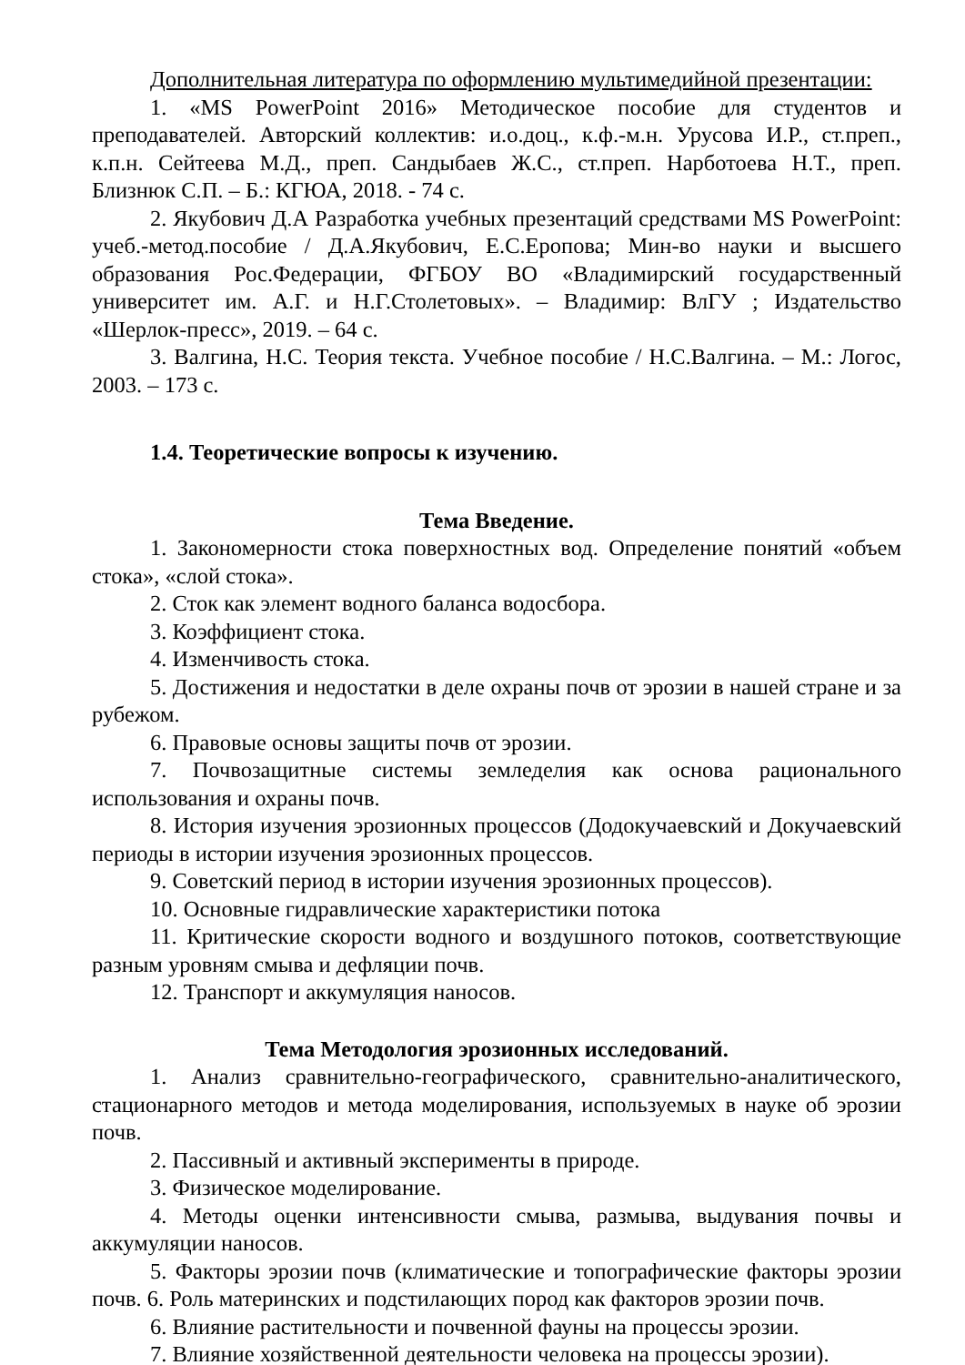Дополнительная литература по оформлению мультимедийной презентации:
1. «MS PowerPoint 2016» Методическое пособие для студентов и преподавателей. Авторский коллектив: и.о.доц., к.ф.-м.н. Урусова И.Р., ст.преп., к.п.н. Сейтеева М.Д., преп. Сандыбаев Ж.С., ст.преп. Нарботоева Н.Т., преп. Близнюк С.П. – Б.: КГЮА, 2018. - 74 с.
2. Якубович Д.А Разработка учебных презентаций средствами MS PowerPoint: учеб.-метод.пособие / Д.А.Якубович, Е.С.Еропова; Мин-во науки и высшего образования Рос.Федерации, ФГБОУ ВО «Владимирский государственный университет им. А.Г. и Н.Г.Столетовых». – Владимир: ВлГУ ; Издательство «Шерлок-пресс», 2019. – 64 с.
3. Валгина, Н.С. Теория текста. Учебное пособие / Н.С.Валгина. – М.: Логос, 2003. – 173 с.
1.4. Теоретические вопросы к изучению.
Тема Введение.
1. Закономерности стока поверхностных вод. Определение понятий «объем стока», «слой стока».
2. Сток как элемент водного баланса водосбора.
3. Коэффициент стока.
4. Изменчивость стока.
5. Достижения и недостатки в деле охраны почв от эрозии в нашей стране и за рубежом.
6. Правовые основы защиты почв от эрозии.
7. Почвозащитные системы земледелия как основа рационального использования и охраны почв.
8. История изучения эрозионных процессов (Додокучаевский и Докучаевский периоды в истории изучения эрозионных процессов.
9. Советский период в истории изучения эрозионных процессов).
10. Основные гидравлические характеристики потока
11. Критические скорости водного и воздушного потоков, соответствующие разным уровням смыва и дефляции почв.
12. Транспорт и аккумуляция наносов.
Тема Методология эрозионных исследований.
1. Анализ сравнительно-географического, сравнительно-аналитического, стационарного методов и метода моделирования, используемых в науке об эрозии почв.
2. Пассивный и активный эксперименты в природе.
3. Физическое моделирование.
4. Методы оценки интенсивности смыва, размыва, выдувания почвы и аккумуляции наносов.
5. Факторы эрозии почв (климатические и топографические факторы эрозии почв. 6. Роль материнских и подстилающих пород как факторов эрозии почв.
6. Влияние растительности и почвенной фауны на процессы эрозии.
7. Влияние хозяйственной деятельности человека на процессы эрозии).